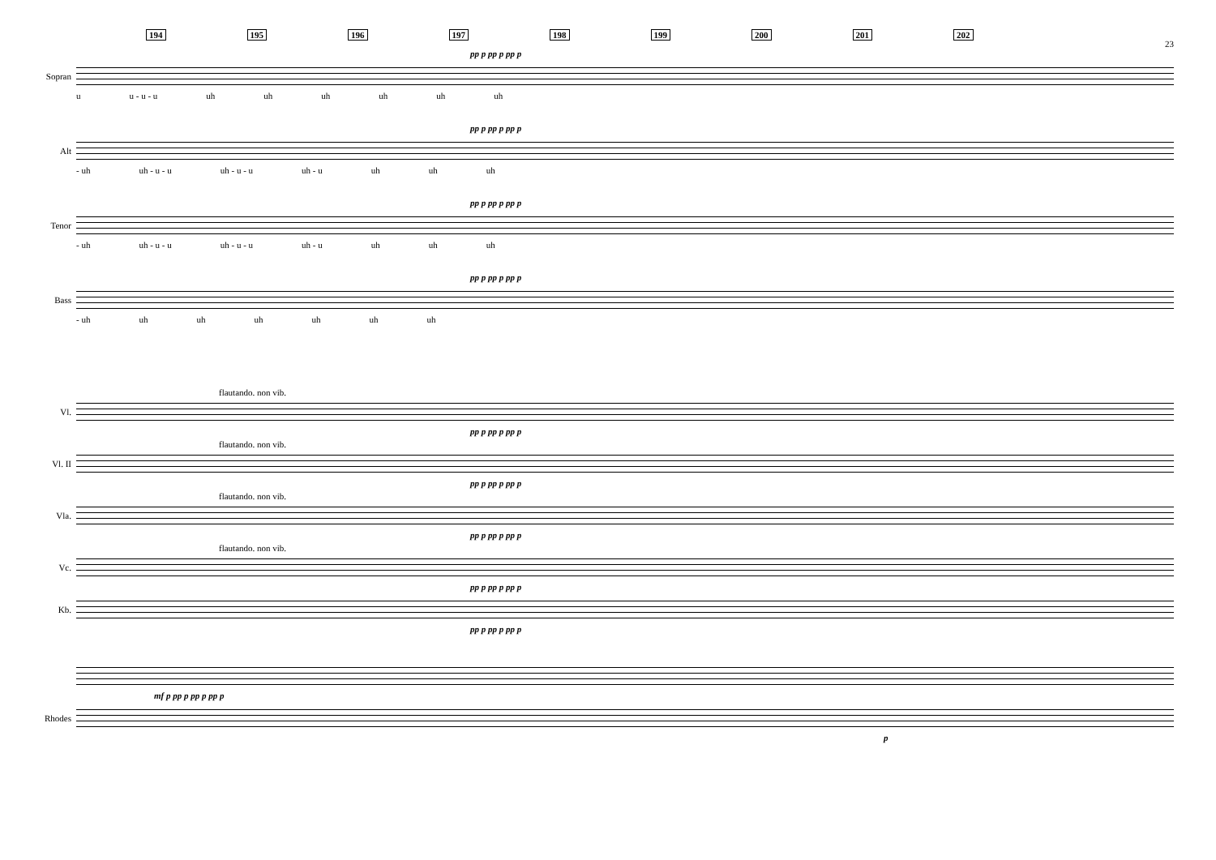194 195 196 197 198 199 200 201 202
23
pp p pp p pp p
Sopran
u u - u - u uh uh uh uh uh uh
pp p pp p pp p
Alt
- uh uh - u - u uh - u - u uh - u uh uh uh
pp p pp p pp p
Tenor
- uh uh - u - u uh - u - u uh - u uh uh uh
pp p pp p pp p
Bass
- uh uh uh uh uh uh uh
flautando. non vib.
Vl.
pp p pp p pp p
flautando. non vib.
Vl. II
pp p pp p pp p
flautando. non vib.
Vla.
pp p pp p pp p
flautando. non vib.
Vc.
pp p pp p pp p
Kb.
pp p pp p pp p
mf p pp p pp p pp p
Rhodes
p